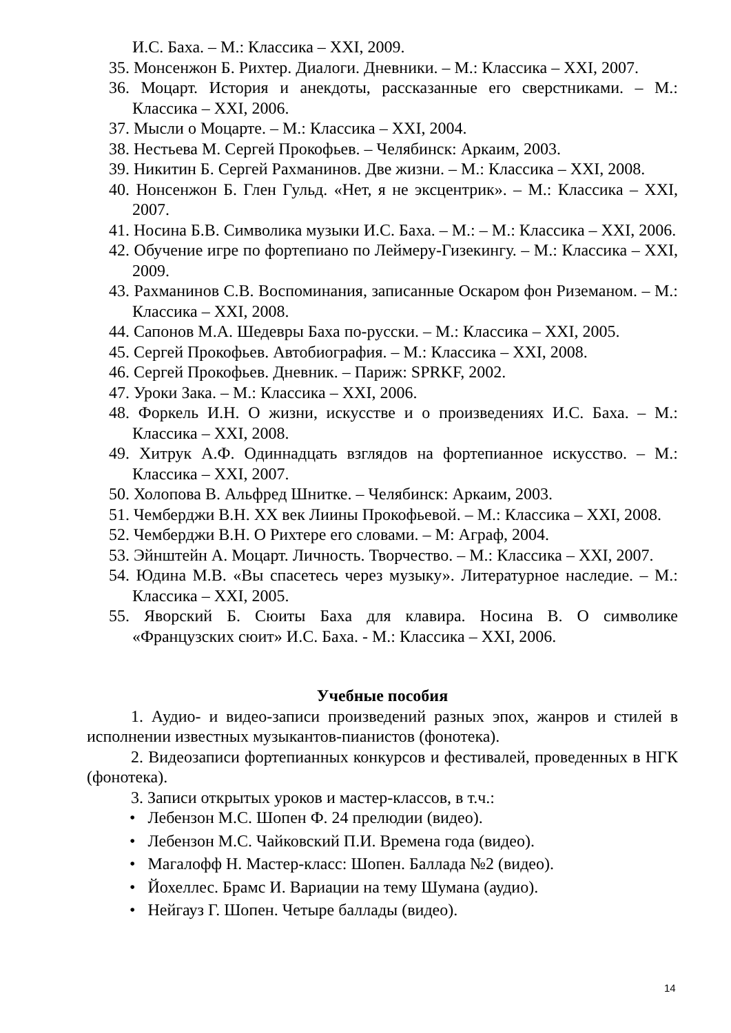И.С. Баха. – М.: Классика – XXI, 2009.
35. Монсенжон Б. Рихтер. Диалоги. Дневники. – М.: Классика – XXI, 2007.
36. Моцарт. История и анекдоты, рассказанные его сверстниками. – М.: Классика – XXI, 2006.
37. Мысли о Моцарте. – М.: Классика – XXI, 2004.
38. Нестьева М. Сергей Прокофьев. – Челябинск: Аркаим, 2003.
39. Никитин Б. Сергей Рахманинов. Две жизни. – М.: Классика – XXI, 2008.
40. Нонсенжон Б. Глен Гульд. «Нет, я не эксцентрик». – М.: Классика – XXI, 2007.
41. Носина Б.В. Символика музыки И.С. Баха. – М.: – М.: Классика – XXI, 2006.
42. Обучение игре по фортепиано по Леймеру-Гизекингу. – М.: Классика – XXI, 2009.
43. Рахманинов С.В. Воспоминания, записанные Оскаром фон Риземаном. – М.: Классика – XXI, 2008.
44. Сапонов М.А. Шедевры Баха по-русски. – М.: Классика – XXI, 2005.
45. Сергей Прокофьев. Автобиография. – М.: Классика – XXI, 2008.
46. Сергей Прокофьев. Дневник. – Париж: SPRKF, 2002.
47. Уроки Зака. – М.: Классика – XXI, 2006.
48. Форкель И.Н. О жизни, искусстве и о произведениях И.С. Баха. – М.: Классика – XXI, 2008.
49. Хитрук А.Ф. Одиннадцать взглядов на фортепианное искусство. – М.: Классика – XXI, 2007.
50. Холопова В. Альфред Шнитке. – Челябинск: Аркаим, 2003.
51. Чемберджи В.Н. ХХ век Лиины Прокофьевой. – М.: Классика – XXI, 2008.
52. Чемберджи В.Н. О Рихтере его словами. – М: Аграф, 2004.
53. Эйнштейн А. Моцарт. Личность. Творчество. – М.: Классика – XXI, 2007.
54. Юдина М.В. «Вы спасетесь через музыку». Литературное наследие. – М.: Классика – XXI, 2005.
55. Яворский Б. Сюиты Баха для клавира. Носина В. О символике «Французских сюит» И.С. Баха. - М.: Классика – XXI, 2006.
Учебные пособия
1. Аудио- и видео-записи произведений разных эпох, жанров и стилей в исполнении известных музыкантов-пианистов (фонотека).
2. Видеозаписи фортепианных конкурсов и фестивалей, проведенных в НГК (фонотека).
3. Записи открытых уроков и мастер-классов, в т.ч.:
• Лебензон М.С. Шопен Ф. 24 прелюдии (видео).
• Лебензон М.С. Чайковский П.И. Времена года (видео).
• Магалофф Н. Мастер-класс: Шопен. Баллада №2 (видео).
• Йохеллес. Брамс И. Вариации на тему Шумана (аудио).
• Нейгауз Г. Шопен. Четыре баллады (видео).
14